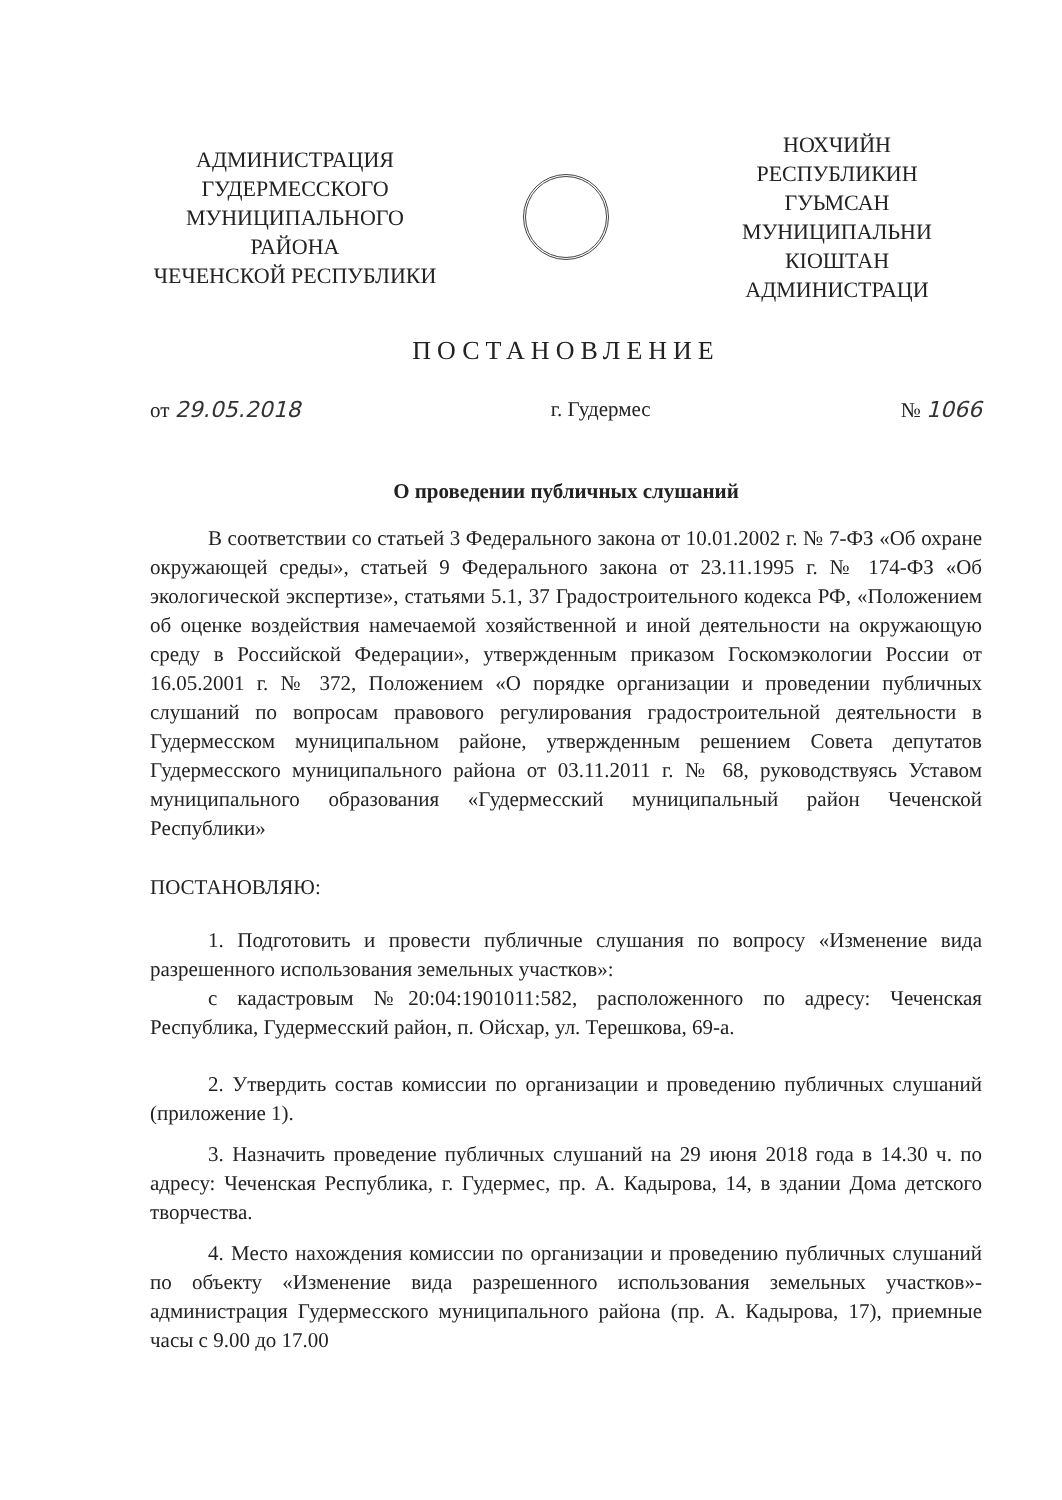АДМИНИСТРАЦИЯ
ГУДЕРМЕССКОГО
МУНИЦИПАЛЬНОГО
РАЙОНА
ЧЕЧЕНСКОЙ РЕСПУБЛИКИ
НОХЧИЙН
РЕСПУБЛИКИН
ГУЬМСАН МУНИЦИПАЛЬНИ
КIОШТАН
АДМИНИСТРАЦИ
ПОСТАНОВЛЕНИЕ
от 29.05.2018 г. Гудермес № 1066
О проведении публичных слушаний
В соответствии со статьей 3 Федерального закона от 10.01.2002 г. № 7-ФЗ «Об охране окружающей среды», статьей 9 Федерального закона от 23.11.1995 г. № 174-ФЗ «Об экологической экспертизе», статьями 5.1, 37 Градостроительного кодекса РФ, «Положением об оценке воздействия намечаемой хозяйственной и иной деятельности на окружающую среду в Российской Федерации», утвержденным приказом Госкомэкологии России от 16.05.2001 г. № 372, Положением «О порядке организации и проведении публичных слушаний по вопросам правового регулирования градостроительной деятельности в Гудермесском муниципальном районе, утвержденным решением Совета депутатов Гудермесского муниципального района от 03.11.2011 г. № 68, руководствуясь Уставом муниципального образования «Гудермесский муниципальный район Чеченской Республики»
ПОСТАНОВЛЯЮ:
1. Подготовить и провести публичные слушания по вопросу «Изменение вида разрешенного использования земельных участков»:
с кадастровым №20:04:1901011:582, расположенного по адресу: Чеченская Республика, Гудермесский район, п. Ойсхар, ул. Терешкова, 69-а.
2. Утвердить состав комиссии по организации и проведению публичных слушаний (приложение 1).
3. Назначить проведение публичных слушаний на 29 июня 2018 года в 14.30 ч. по адресу: Чеченская Республика, г. Гудермес, пр. А. Кадырова, 14, в здании Дома детского творчества.
4. Место нахождения комиссии по организации и проведению публичных слушаний по объекту «Изменение вида разрешенного использования земельных участков»- администрация Гудермесского муниципального района (пр. А. Кадырова, 17), приемные часы с 9.00 до 17.00